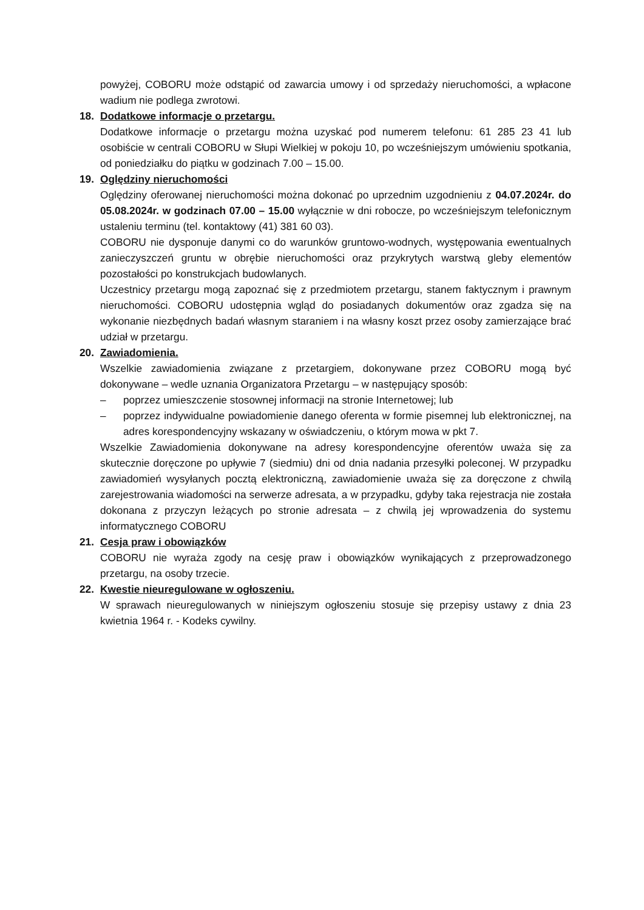powyżej, COBORU może odstąpić od zawarcia umowy i od sprzedaży nieruchomości, a wpłacone wadium nie podlega zwrotowi.
18. Dodatkowe informacje o przetargu.
Dodatkowe informacje o przetargu można uzyskać pod numerem telefonu: 61 285 23 41 lub osobiście w centrali COBORU w Słupi Wielkiej w pokoju 10, po wcześniejszym umówieniu spotkania, od poniedziałku do piątku w godzinach 7.00 – 15.00.
19. Oględziny nieruchomości
Oględziny oferowanej nieruchomości można dokonać po uprzednim uzgodnieniu z 04.07.2024r. do 05.08.2024r. w godzinach 07.00 – 15.00 wyłącznie w dni robocze, po wcześniejszym telefonicznym ustaleniu terminu (tel. kontaktowy (41) 381 60 03).
COBORU nie dysponuje danymi co do warunków gruntowo-wodnych, występowania ewentualnych zanieczyszczeń gruntu w obrębie nieruchomości oraz przykrytych warstwą gleby elementów pozostałości po konstrukcjach budowlanych.
Uczestnicy przetargu mogą zapoznać się z przedmiotem przetargu, stanem faktycznym i prawnym nieruchomości. COBORU udostępnia wgląd do posiadanych dokumentów oraz zgadza się na wykonanie niezbędnych badań własnym staraniem i na własny koszt przez osoby zamierzające brać udział w przetargu.
20. Zawiadomienia.
Wszelkie zawiadomienia związane z przetargiem, dokonywane przez COBORU mogą być dokonywane – wedle uznania Organizatora Przetargu – w następujący sposób:
– poprzez umieszczenie stosownej informacji na stronie Internetowej; lub
– poprzez indywidualne powiadomienie danego oferenta w formie pisemnej lub elektronicznej, na adres korespondencyjny wskazany w oświadczeniu, o którym mowa w pkt 7.
Wszelkie Zawiadomienia dokonywane na adresy korespondencyjne oferentów uważa się za skutecznie doręczone po upływie 7 (siedmiu) dni od dnia nadania przesyłki poleconej. W przypadku zawiadomień wysyłanych pocztą elektroniczną, zawiadomienie uważa się za doręczone z chwilą zarejestrowania wiadomości na serwerze adresata, a w przypadku, gdyby taka rejestracja nie została dokonana z przyczyn leżących po stronie adresata – z chwilą jej wprowadzenia do systemu informatycznego COBORU
21. Cesja praw i obowiązków
COBORU nie wyraża zgody na cesję praw i obowiązków wynikających z przeprowadzonego przetargu, na osoby trzecie.
22. Kwestie nieuregulowane w ogłoszeniu.
W sprawach nieuregulowanych w niniejszym ogłoszeniu stosuje się przepisy ustawy z dnia 23 kwietnia 1964 r. - Kodeks cywilny.